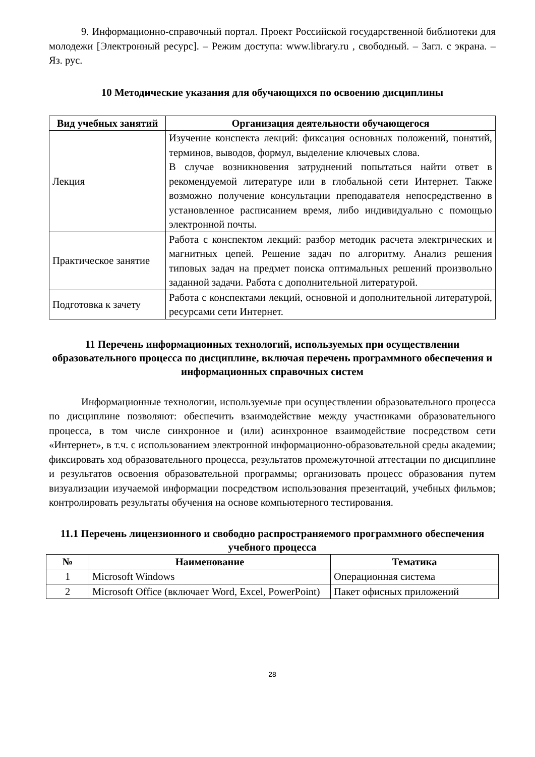9. Информационно-справочный портал. Проект Российской государственной библиотеки для молодежи [Электронный ресурс]. – Режим доступа: www.library.ru , свободный. – Загл. с экрана. – Яз. рус.
10 Методические указания для обучающихся по освоению дисциплины
| Вид учебных занятий | Организация деятельности обучающегося |
| --- | --- |
| Лекция | Изучение конспекта лекций: фиксация основных положений, понятий, терминов, выводов, формул, выделение ключевых слова. В случае возникновения затруднений попытаться найти ответ в рекомендуемой литературе или в глобальной сети Интернет. Также возможно получение консультации преподавателя непосредственно в установленное расписанием время, либо индивидуально с помощью электронной почты. |
| Практическое занятие | Работа с конспектом лекций: разбор методик расчета электрических и магнитных цепей. Решение задач по алгоритму. Анализ решения типовых задач на предмет поиска оптимальных решений произвольно заданной задачи. Работа с дополнительной литературой. |
| Подготовка к зачету | Работа с конспектами лекций, основной и дополнительной литературой, ресурсами сети Интернет. |
11 Перечень информационных технологий, используемых при осуществлении образовательного процесса по дисциплине, включая перечень программного обеспечения и информационных справочных систем
Информационные технологии, используемые при осуществлении образовательного процесса по дисциплине позволяют: обеспечить взаимодействие между участниками образовательного процесса, в том числе синхронное и (или) асинхронное взаимодействие посредством сети «Интернет», в т.ч. с использованием электронной информационно-образовательной среды академии; фиксировать ход образовательного процесса, результатов промежуточной аттестации по дисциплине и результатов освоения образовательной программы; организовать процесс образования путем визуализации изучаемой информации посредством использования презентаций, учебных фильмов; контролировать результаты обучения на основе компьютерного тестирования.
11.1 Перечень лицензионного и свободно распространяемого программного обеспечения учебного процесса
| № | Наименование | Тематика |
| --- | --- | --- |
| 1 | Microsoft Windows | Операционная система |
| 2 | Microsoft Office (включает Word, Excel, PowerPoint) | Пакет офисных приложений |
28